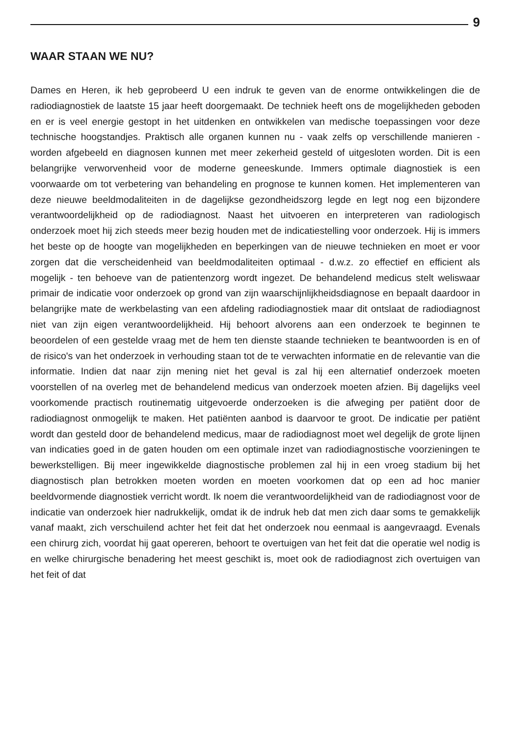9
WAAR STAAN WE NU?
Dames en Heren, ik heb geprobeerd U een indruk te geven van de enorme ontwikkelingen die de radiodiagnostiek de laatste 15 jaar heeft doorgemaakt. De techniek heeft ons de mogelijkheden geboden en er is veel energie gestopt in het uitdenken en ontwikkelen van medische toepassingen voor deze technische hoogstandjes. Praktisch alle organen kunnen nu - vaak zelfs op verschillende manieren - worden afgebeeld en diagnosen kunnen met meer zekerheid gesteld of uitgesloten worden. Dit is een belangrijke verworvenheid voor de moderne geneeskunde. Immers optimale diagnostiek is een voorwaarde om tot verbetering van behandeling en prognose te kunnen komen. Het implementeren van deze nieuwe beeldmodaliteiten in de dagelijkse gezondheidszorg legde en legt nog een bijzondere verantwoordelijkheid op de radiodiagnost. Naast het uitvoeren en interpreteren van radiologisch onderzoek moet hij zich steeds meer bezig houden met de indicatiestelling voor onderzoek. Hij is immers het beste op de hoogte van mogelijkheden en beperkingen van de nieuwe technieken en moet er voor zorgen dat die verscheidenheid van beeldmodaliteiten optimaal - d.w.z. zo effectief en efficient als mogelijk - ten behoeve van de patientenzorg wordt ingezet. De behandelend medicus stelt weliswaar primair de indicatie voor onderzoek op grond van zijn waarschijnlijkheidsdiagnose en bepaalt daardoor in belangrijke mate de werkbelasting van een afdeling radiodiagnostiek maar dit ontslaat de radiodiagnost niet van zijn eigen verantwoordelijkheid. Hij behoort alvorens aan een onderzoek te beginnen te beoordelen of een gestelde vraag met de hem ten dienste staande technieken te beantwoorden is en of de risico's van het onderzoek in verhouding staan tot de te verwachten informatie en de relevantie van die informatie. Indien dat naar zijn mening niet het geval is zal hij een alternatief onderzoek moeten voorstellen of na overleg met de behandelend medicus van onderzoek moeten afzien. Bij dagelijks veel voorkomende practisch routinematig uitgevoerde onderzoeken is die afweging per patiënt door de radiodiagnost onmogelijk te maken. Het patiënten aanbod is daarvoor te groot. De indicatie per patiënt wordt dan gesteld door de behandelend medicus, maar de radiodiagnost moet wel degelijk de grote lijnen van indicaties goed in de gaten houden om een optimale inzet van radiodiagnostische voorzieningen te bewerkstelligen. Bij meer ingewikkelde diagnostische problemen zal hij in een vroeg stadium bij het diagnostisch plan betrokken moeten worden en moeten voorkomen dat op een ad hoc manier beeldvormende diagnostiek verricht wordt. Ik noem die verantwoordelijkheid van de radiodiagnost voor de indicatie van onderzoek hier nadrukkelijk, omdat ik de indruk heb dat men zich daar soms te gemakkelijk vanaf maakt, zich verschuilend achter het feit dat het onderzoek nou eenmaal is aangevraagd. Evenals een chirurg zich, voordat hij gaat opereren, behoort te overtuigen van het feit dat die operatie wel nodig is en welke chirurgische benadering het meest geschikt is, moet ook de radiodiagnost zich overtuigen van het feit of dat